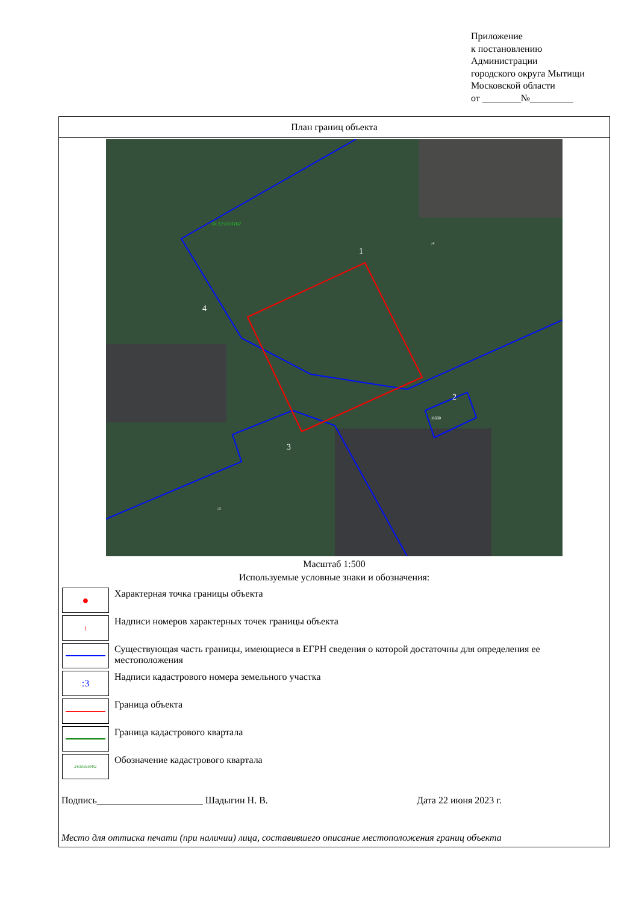Приложение
к постановлению
Администрации
городского округа Мытищи
Московской области
от ________№_________
План границ объекта
1
2
3
4
50:12:0101102
:8690
:4
:3
Масштаб 1:500
Используемые условные знаки и обозначения:
| ● | Характерная точка границы объекта |
| 1 | Надписи номеров характерных точек границы объекта |
| | Существующая часть границы, имеющиеся в ЕГРН сведения о которой достаточны для определения ее местоположения |
| :3 | Надписи кадастрового номера земельного участка |
| | Граница объекта |
| | Граница кадастрового квартала |
| 24:50:0100451 | Обозначение кадастрового квартала |
Подпись______________________ Шадыгин Н. В. Дата 22 июня 2023 г.
Место для оттиска печати (при наличии) лица, составившего описание местоположения границ объекта